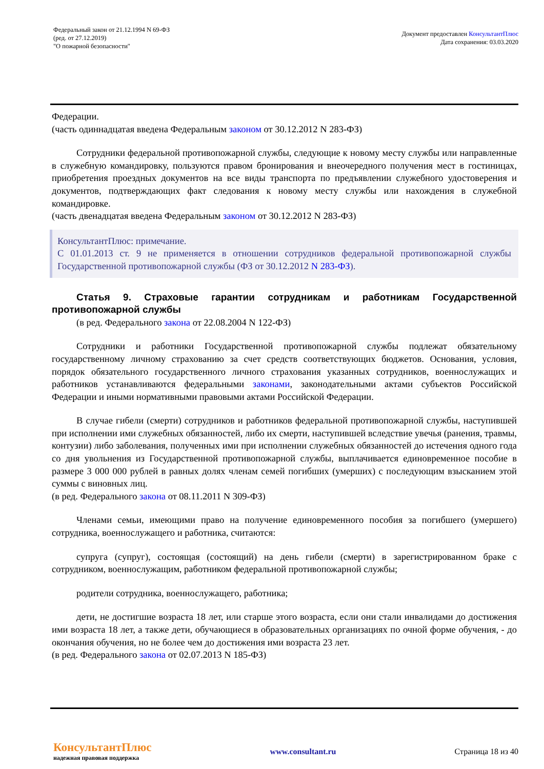Федеральный закон от 21.12.1994 N 69-ФЗ
(ред. от 27.12.2019)
"О пожарной безопасности"
Документ предоставлен КонсультантПлюс
Дата сохранения: 03.03.2020
Федерации.
(часть одиннадцатая введена Федеральным законом от 30.12.2012 N 283-ФЗ)
Сотрудники федеральной противопожарной службы, следующие к новому месту службы или направленные в служебную командировку, пользуются правом бронирования и внеочередного получения мест в гостиницах, приобретения проездных документов на все виды транспорта по предъявлении служебного удостоверения и документов, подтверждающих факт следования к новому месту службы или нахождения в служебной командировке.
(часть двенадцатая введена Федеральным законом от 30.12.2012 N 283-ФЗ)
КонсультантПлюс: примечание.
С 01.01.2013 ст. 9 не применяется в отношении сотрудников федеральной противопожарной службы Государственной противопожарной службы (ФЗ от 30.12.2012 N 283-ФЗ).
Статья 9. Страховые гарантии сотрудникам и работникам Государственной противопожарной службы
(в ред. Федерального закона от 22.08.2004 N 122-ФЗ)
Сотрудники и работники Государственной противопожарной службы подлежат обязательному государственному личному страхованию за счет средств соответствующих бюджетов. Основания, условия, порядок обязательного государственного личного страхования указанных сотрудников, военнослужащих и работников устанавливаются федеральными законами, законодательными актами субъектов Российской Федерации и иными нормативными правовыми актами Российской Федерации.
В случае гибели (смерти) сотрудников и работников федеральной противопожарной службы, наступившей при исполнении ими служебных обязанностей, либо их смерти, наступившей вследствие увечья (ранения, травмы, контузии) либо заболевания, полученных ими при исполнении служебных обязанностей до истечения одного года со дня увольнения из Государственной противопожарной службы, выплачивается единовременное пособие в размере 3 000 000 рублей в равных долях членам семей погибших (умерших) с последующим взысканием этой суммы с виновных лиц.
(в ред. Федерального закона от 08.11.2011 N 309-ФЗ)
Членами семьи, имеющими право на получение единовременного пособия за погибшего (умершего) сотрудника, военнослужащего и работника, считаются:
супруга (супруг), состоящая (состоящий) на день гибели (смерти) в зарегистрированном браке с сотрудником, военнослужащим, работником федеральной противопожарной службы;
родители сотрудника, военнослужащего, работника;
дети, не достигшие возраста 18 лет, или старше этого возраста, если они стали инвалидами до достижения ими возраста 18 лет, а также дети, обучающиеся в образовательных организациях по очной форме обучения, - до окончания обучения, но не более чем до достижения ими возраста 23 лет.
(в ред. Федерального закона от 02.07.2013 N 185-ФЗ)
КонсультантПлюс
надежная правовая поддержка
www.consultant.ru Страница 18 из 40